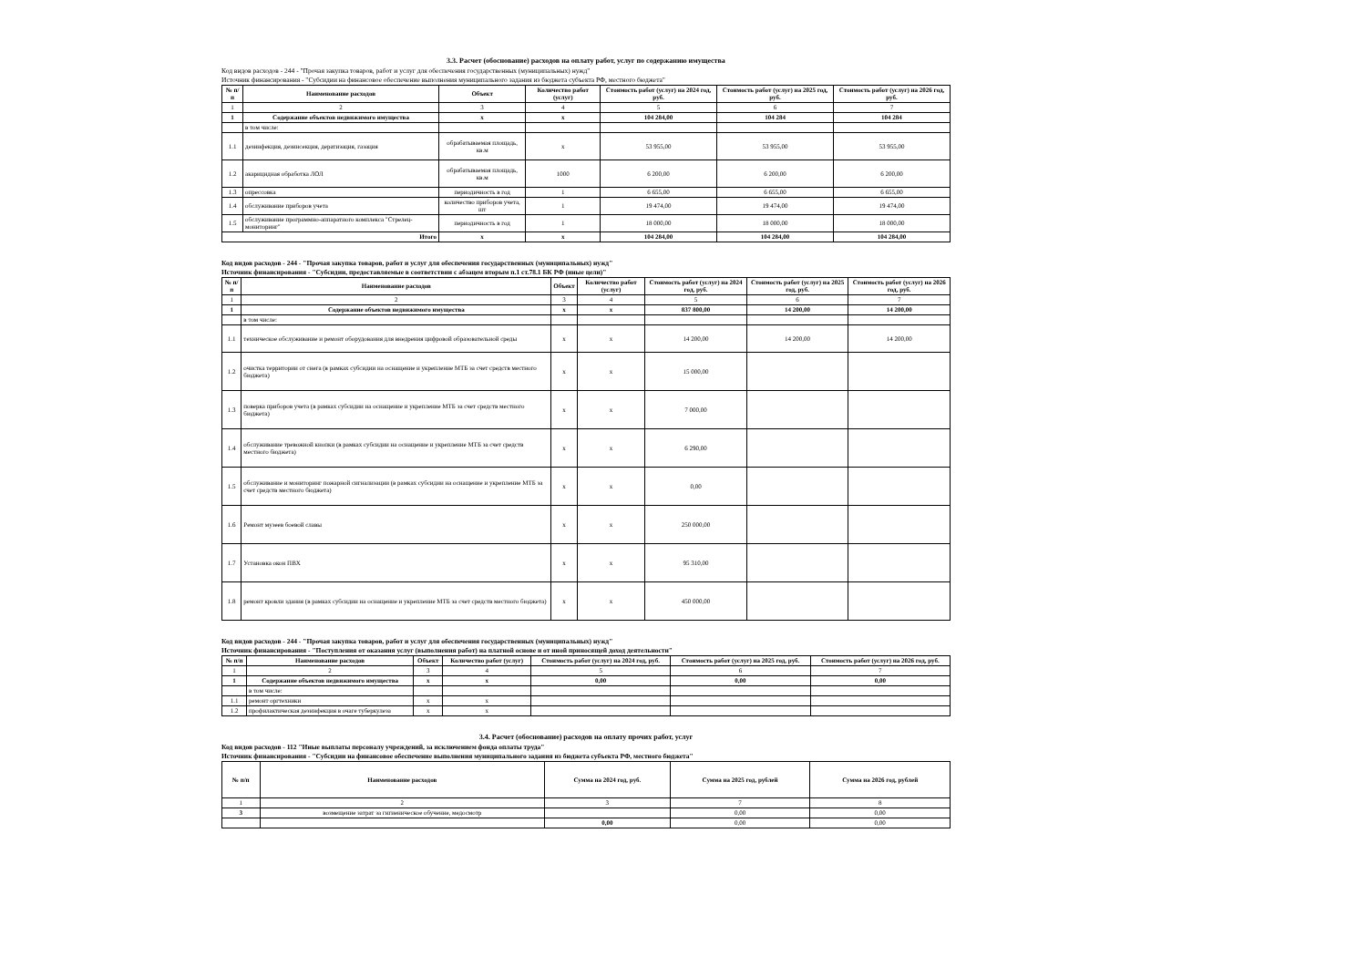3.3. Расчет (обоснование) расходов на оплату работ, услуг по содержанию имущества
Код видов расходов - 244 - "Прочая закупка товаров, работ и услуг для обеспечения государственных (муниципальных) нужд"
Источник финансирования - "Субсидии на финансовое обеспечение выполнения муниципального задания из бюджета субъекта РФ, местного бюджета"
| № п/п | Наименование расходов | Объект | Количество работ (услуг) | Стоимость работ (услуг) на 2024 год, руб. | Стоимость работ (услуг) на 2025 год, руб. | Стоимость работ (услуг) на 2026 год, руб. |
| --- | --- | --- | --- | --- | --- | --- |
| 1 | 2 | 3 | 4 | 5 | 6 | 7 |
| 1 | Содержание объектов недвижимого имущества | х | х | 104 284,00 | 104 284 | 104 284 |
| | в том числе: | | | | | |
| 1.1 | дезинфекция, дезинсекция, дератизация, газация | обрабатываемая площадь, кв.м | х | 53 955,00 | 53 955,00 | 53 955,00 |
| 1.2 | акарицидная обработка ЛОЛ | обрабатываемая площадь, кв.м | 1000 | 6 200,00 | 6 200,00 | 6 200,00 |
| 1.3 | опрессовка | периодичность в год | 1 | 6 655,00 | 6 655,00 | 6 655,00 |
| 1.4 | обслуживание приборов учета | количество приборов учета, шт | 1 | 19 474,00 | 19 474,00 | 19 474,00 |
| 1.5 | обслуживание программно-аппаратного комплекса "Стрелец-мониторинг" | периодичность в год | 1 | 18 000,00 | 18 000,00 | 18 000,00 |
| Итого | | х | х | 104 284,00 | 104 284,00 | 104 284,00 |
Код видов расходов - 244 - "Прочая закупка товаров, работ и услуг для обеспечения государственных (муниципальных) нужд"
Источник финансирования - "Субсидии, предоставляемые в соответствии с абзацем вторым п.1 ст.78.1 БК РФ (иные цели)"
| № п/п | Наименование расходов | Объект | Количество работ (услуг) | Стоимость работ (услуг) на 2024 год, руб. | Стоимость работ (услуг) на 2025 год, руб. | Стоимость работ (услуг) на 2026 год, руб. |
| --- | --- | --- | --- | --- | --- | --- |
| 1 | 2 | 3 | 4 | 5 | 6 | 7 |
| 1 | Содержание объектов недвижимого имущества | х | х | 837 800,00 | 14 200,00 | 14 200,00 |
| | в том числе: | | | | | |
| 1.1 | техническое обслуживание и ремонт оборудования для внедрения цифровой образовательной среды | х | х | 14 200,00 | 14 200,00 | 14 200,00 |
| 1.2 | очистка территории от снега (в рамках субсидии на оснащение и укрепление МТБ за счет средств местного бюджета) | х | х | 15 000,00 | | |
| 1.3 | поверка приборов учета (в рамках субсидии на оснащение и укрепление МТБ за счет средств местного бюджета) | х | х | 7 000,00 | | |
| 1.4 | обслуживание тревожной кнопки (в рамках субсидии на оснащение и укрепление МТБ за счет средств местного бюджета) | х | х | 6 290,00 | | |
| 1.5 | обслуживание и мониторинг пожарной сигнализации (в рамках субсидии на оснащение и укрепление МТБ за счет средств местного бюджета) | х | х | 0,00 | | |
| 1.6 | Ремонт музеев боевой славы | х | х | 250 000,00 | | |
| 1.7 | Установка окон ПВХ | х | х | 95 310,00 | | |
| 1.8 | ремонт кровли здания (в рамках субсидии на оснащение и укрепление МТБ за счет средств местного бюджета) | х | х | 450 000,00 | | |
Код видов расходов - 244 - "Прочая закупка товаров, работ и услуг для обеспечения государственных (муниципальных) нужд"
Источник финансирования - "Поступления от оказания услуг (выполнения работ) на платной основе и от иной приносящей доход деятельности"
| № п/п | Наименование расходов | Объект | Количество работ (услуг) | Стоимость работ (услуг) на 2024 год, руб. | Стоимость работ (услуг) на 2025 год, руб. | Стоимость работ (услуг) на 2026 год, руб. |
| --- | --- | --- | --- | --- | --- | --- |
| 1 | 2 | 3 | 4 | 5 | 6 | 7 |
| 1 | Содержание объектов недвижимого имущества | х | х | 0,00 | 0,00 | 0,00 |
| | в том числе: | | | | | |
| 1.1 | ремонт оргтехники | х | х | | | |
| 1.2 | профилактическая дезинфекция в очаге туберкулеза | х | х | | | |
3.4. Расчет (обоснование) расходов на оплату прочих работ, услуг
Код видов расходов - 112 "Иные выплаты персоналу учреждений, за исключением фонда оплаты труда"
Источник финансирования - "Субсидии на финансовое обеспечение выполнения муниципального задания из бюджета субъекта РФ, местного бюджета"
| № п/п | Наименование расходов | Сумма на 2024 год, руб. | Сумма на 2025 год, рублей | Сумма на 2026 год, рублей |
| --- | --- | --- | --- | --- |
| 1 | 2 | 3 | 7 | 8 |
| 3 | возмещение затрат за гигиеническое обучение, медосмотр | | 0,00 | 0,00 |
| | | 0,00 | 0,00 | 0,00 |